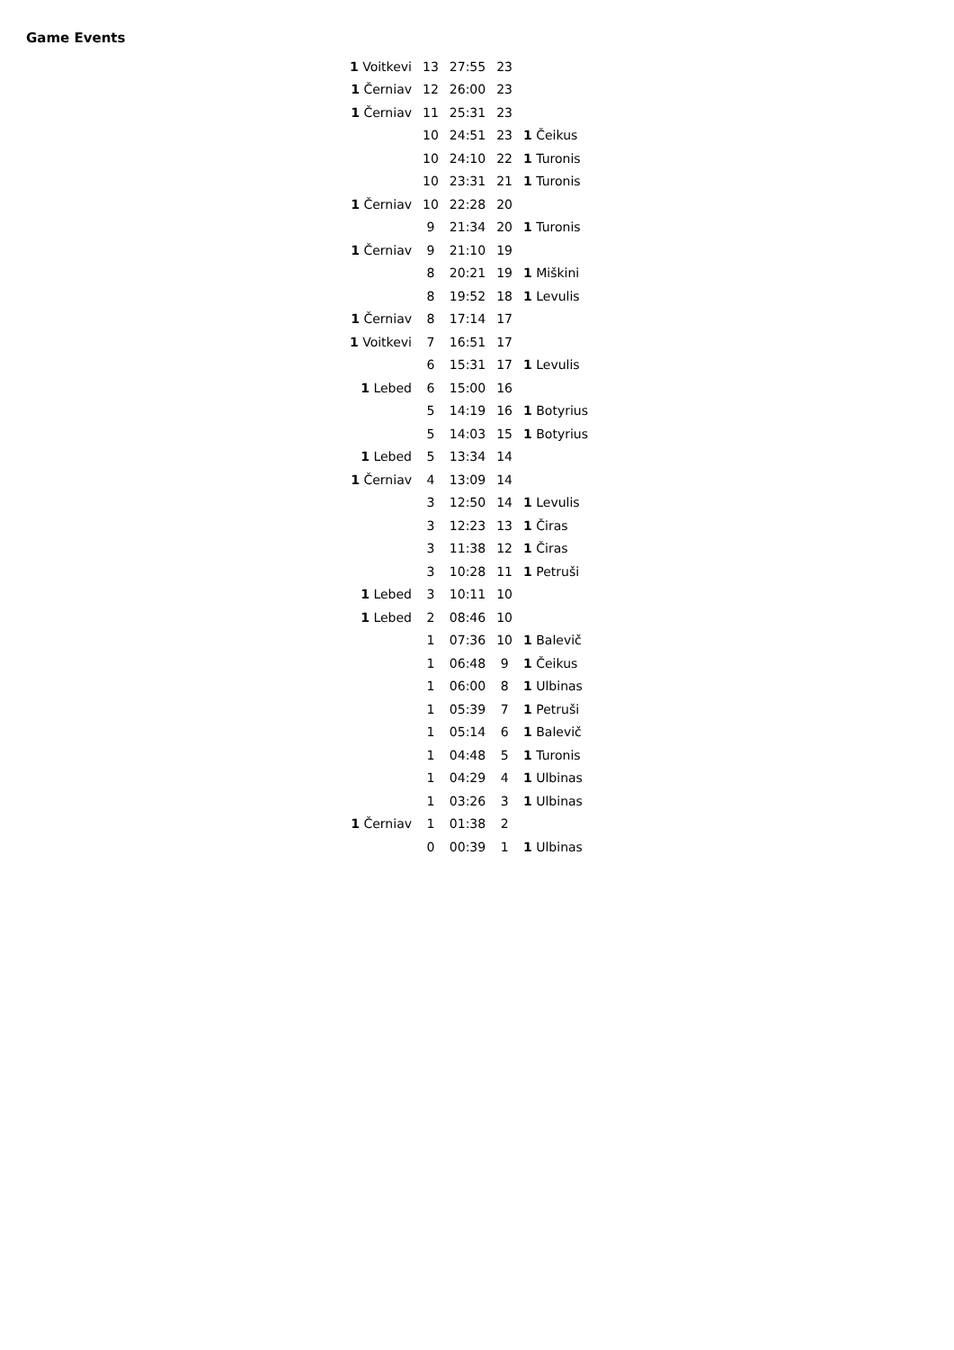Game Events
| 1 Voitkevi | 13 | 27:55 | 23 | |
| 1 Černiav | 12 | 26:00 | 23 | |
| 1 Černiav | 11 | 25:31 | 23 | |
| | 10 | 24:51 | 23 | 1 Čeikus |
| | 10 | 24:10 | 22 | 1 Turonis |
| | 10 | 23:31 | 21 | 1 Turonis |
| 1 Černiav | 10 | 22:28 | 20 | |
| | 9 | 21:34 | 20 | 1 Turonis |
| 1 Černiav | 9 | 21:10 | 19 | |
| | 8 | 20:21 | 19 | 1 Miškini |
| | 8 | 19:52 | 18 | 1 Levulis |
| 1 Černiav | 8 | 17:14 | 17 | |
| 1 Voitkevi | 7 | 16:51 | 17 | |
| | 6 | 15:31 | 17 | 1 Levulis |
| 1 Lebed | 6 | 15:00 | 16 | |
| | 5 | 14:19 | 16 | 1 Botyrius |
| | 5 | 14:03 | 15 | 1 Botyrius |
| 1 Lebed | 5 | 13:34 | 14 | |
| 1 Černiav | 4 | 13:09 | 14 | |
| | 3 | 12:50 | 14 | 1 Levulis |
| | 3 | 12:23 | 13 | 1 Čiras |
| | 3 | 11:38 | 12 | 1 Čiras |
| | 3 | 10:28 | 11 | 1 Petruši |
| 1 Lebed | 3 | 10:11 | 10 | |
| 1 Lebed | 2 | 08:46 | 10 | |
| | 1 | 07:36 | 10 | 1 Balevič |
| | 1 | 06:48 | 9 | 1 Čeikus |
| | 1 | 06:00 | 8 | 1 Ulbinas |
| | 1 | 05:39 | 7 | 1 Petruši |
| | 1 | 05:14 | 6 | 1 Balevič |
| | 1 | 04:48 | 5 | 1 Turonis |
| | 1 | 04:29 | 4 | 1 Ulbinas |
| | 1 | 03:26 | 3 | 1 Ulbinas |
| 1 Černiav | 1 | 01:38 | 2 | |
| | 0 | 00:39 | 1 | 1 Ulbinas |